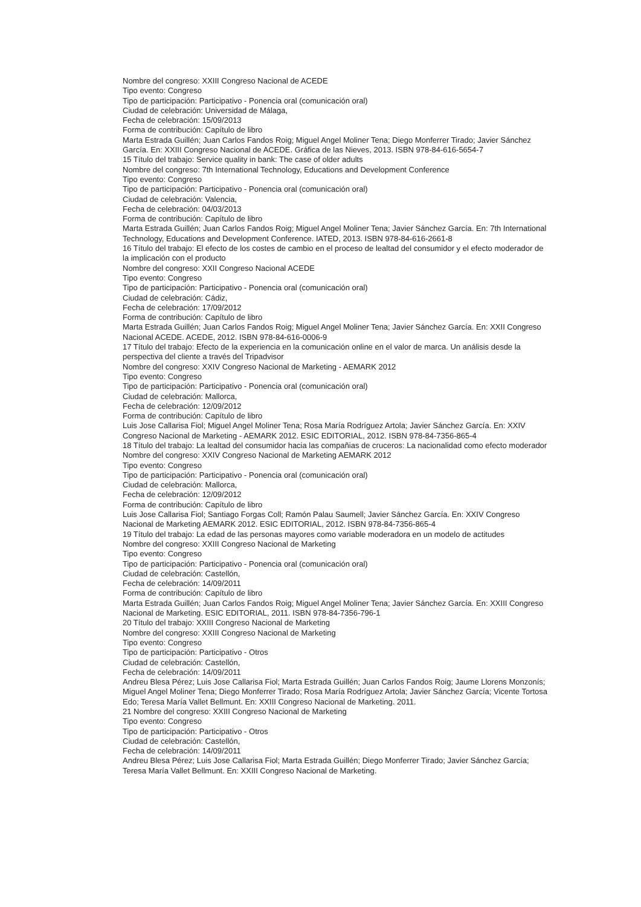Nombre del congreso: XXIII Congreso Nacional de ACEDE
Tipo evento: Congreso
Tipo de participación: Participativo - Ponencia oral (comunicación oral)
Ciudad de celebración: Universidad de Málaga,
Fecha de celebración: 15/09/2013
Forma de contribución: Capítulo de libro
Marta Estrada Guillén; Juan Carlos Fandos Roig; Miguel Angel Moliner Tena; Diego Monferrer Tirado; Javier Sánchez García. En: XXIII Congreso Nacional de ACEDE. Gráfica de las Nieves, 2013. ISBN 978-84-616-5654-7
15 Título del trabajo: Service quality in bank: The case of older adults
Nombre del congreso: 7th International Technology, Educations and Development Conference
Tipo evento: Congreso
Tipo de participación: Participativo - Ponencia oral (comunicación oral)
Ciudad de celebración: Valencia,
Fecha de celebración: 04/03/2013
Forma de contribución: Capítulo de libro
Marta Estrada Guillén; Juan Carlos Fandos Roig; Miguel Angel Moliner Tena; Javier Sánchez García. En: 7th International Technology, Educations and Development Conference. IATED, 2013. ISBN 978-84-616-2661-8
16 Título del trabajo: El efecto de los costes de cambio en el proceso de lealtad del consumidor y el efecto moderador de la implicación con el producto
Nombre del congreso: XXII Congreso Nacional ACEDE
Tipo evento: Congreso
Tipo de participación: Participativo - Ponencia oral (comunicación oral)
Ciudad de celebración: Cádiz,
Fecha de celebración: 17/09/2012
Forma de contribución: Capítulo de libro
Marta Estrada Guillén; Juan Carlos Fandos Roig; Miguel Angel Moliner Tena; Javier Sánchez García. En: XXII Congreso Nacional ACEDE. ACEDE, 2012. ISBN 978-84-616-0006-9
17 Título del trabajo: Efecto de la experiencia en la comunicación online en el valor de marca. Un análisis desde la perspectiva del cliente a través del Tripadvisor
Nombre del congreso: XXIV Congreso Nacional de Marketing - AEMARK 2012
Tipo evento: Congreso
Tipo de participación: Participativo - Ponencia oral (comunicación oral)
Ciudad de celebración: Mallorca,
Fecha de celebración: 12/09/2012
Forma de contribución: Capítulo de libro
Luis Jose Callarisa Fiol; Miguel Angel Moliner Tena; Rosa María Rodríguez Artola; Javier Sánchez García. En: XXIV Congreso Nacional de Marketing - AEMARK 2012. ESIC EDITORIAL, 2012. ISBN 978-84-7356-865-4
18 Título del trabajo: La lealtad del consumidor hacia las compañias de cruceros: La nacionalidad como efecto moderador
Nombre del congreso: XXIV Congreso Nacional de Marketing AEMARK 2012
Tipo evento: Congreso
Tipo de participación: Participativo - Ponencia oral (comunicación oral)
Ciudad de celebración: Mallorca,
Fecha de celebración: 12/09/2012
Forma de contribución: Capítulo de libro
Luis Jose Callarisa Fiol; Santiago Forgas Coll; Ramón Palau Saumell; Javier Sánchez García. En: XXIV Congreso Nacional de Marketing AEMARK 2012. ESIC EDITORIAL, 2012. ISBN 978-84-7356-865-4
19 Título del trabajo: La edad de las personas mayores como variable moderadora en un modelo de actitudes
Nombre del congreso: XXIII Congreso Nacional de Marketing
Tipo evento: Congreso
Tipo de participación: Participativo - Ponencia oral (comunicación oral)
Ciudad de celebración: Castellón,
Fecha de celebración: 14/09/2011
Forma de contribución: Capítulo de libro
Marta Estrada Guillén; Juan Carlos Fandos Roig; Miguel Angel Moliner Tena; Javier Sánchez García. En: XXIII Congreso Nacional de Marketing. ESIC EDITORIAL, 2011. ISBN 978-84-7356-796-1
20 Título del trabajo: XXIII Congreso Nacional de Marketing
Nombre del congreso: XXIII Congreso Nacional de Marketing
Tipo evento: Congreso
Tipo de participación: Participativo - Otros
Ciudad de celebración: Castellón,
Fecha de celebración: 14/09/2011
Andreu Blesa Pérez; Luis Jose Callarisa Fiol; Marta Estrada Guillén; Juan Carlos Fandos Roig; Jaume Llorens Monzonís; Miguel Angel Moliner Tena; Diego Monferrer Tirado; Rosa María Rodríguez Artola; Javier Sánchez García; Vicente Tortosa Edo; Teresa María Vallet Bellmunt. En: XXIII Congreso Nacional de Marketing. 2011.
21 Nombre del congreso: XXIII Congreso Nacional de Marketing
Tipo evento: Congreso
Tipo de participación: Participativo - Otros
Ciudad de celebración: Castellón,
Fecha de celebración: 14/09/2011
Andreu Blesa Pérez; Luis Jose Callarisa Fiol; Marta Estrada Guillén; Diego Monferrer Tirado; Javier Sánchez García; Teresa María Vallet Bellmunt. En: XXIII Congreso Nacional de Marketing.